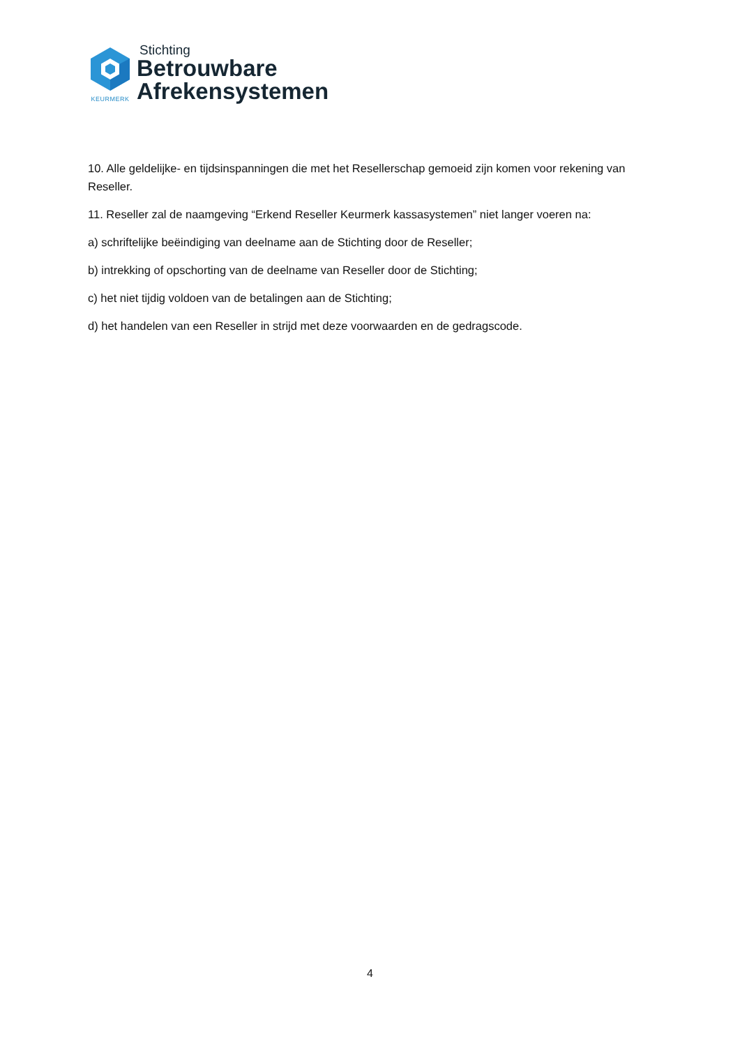KEURMERK
Stichting
Betrouwbare
Afrekensystemen
10. Alle geldelijke- en tijdsinspanningen die met het Resellerschap gemoeid zijn komen voor rekening van Reseller.
11. Reseller zal de naamgeving “Erkend Reseller Keurmerk kassasystemen” niet langer voeren na:
a) schriftelijke beëindiging van deelname aan de Stichting door de Reseller;
b) intrekking of opschorting van de deelname van Reseller door de Stichting;
c) het niet tijdig voldoen van de betalingen aan de Stichting;
d) het handelen van een Reseller in strijd met deze voorwaarden en de gedragscode.
4